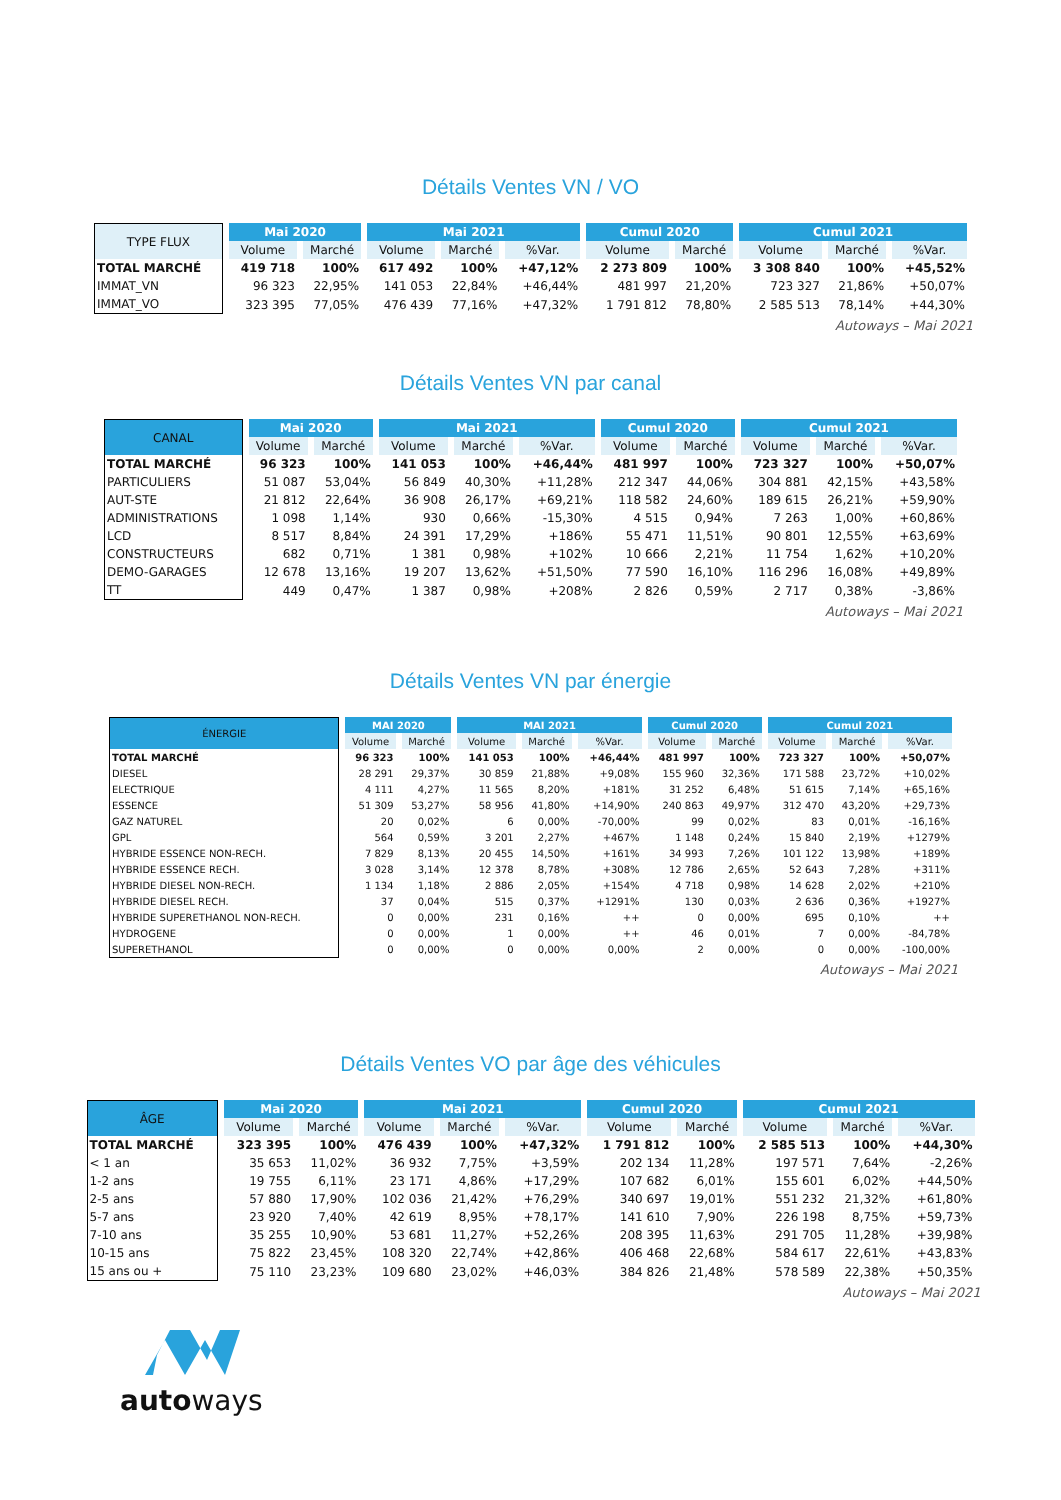Détails Ventes VN / VO
| TYPE FLUX | Mai 2020 | | Mai 2021 | | | Cumul 2020 | | Cumul 2021 | | |
| --- | --- | --- | --- | --- | --- | --- | --- | --- | --- | --- |
| | Volume | Marché | Volume | Marché | %Var. | Volume | Marché | Volume | Marché | %Var. |
| TOTAL MARCHÉ | 419 718 | 100% | 617 492 | 100% | +47,12% | 2 273 809 | 100% | 3 308 840 | 100% | +45,52% |
| IMMAT_VN | 96 323 | 22,95% | 141 053 | 22,84% | +46,44% | 481 997 | 21,20% | 723 327 | 21,86% | +50,07% |
| IMMAT_VO | 323 395 | 77,05% | 476 439 | 77,16% | +47,32% | 1 791 812 | 78,80% | 2 585 513 | 78,14% | +44,30% |
Autoways – Mai 2021
Détails Ventes VN par canal
| CANAL | Mai 2020 | | Mai 2021 | | | Cumul 2020 | | Cumul 2021 | | |
| --- | --- | --- | --- | --- | --- | --- | --- | --- | --- | --- |
| | Volume | Marché | Volume | Marché | %Var. | Volume | Marché | Volume | Marché | %Var. |
| TOTAL MARCHÉ | 96 323 | 100% | 141 053 | 100% | +46,44% | 481 997 | 100% | 723 327 | 100% | +50,07% |
| PARTICULIERS | 51 087 | 53,04% | 56 849 | 40,30% | +11,28% | 212 347 | 44,06% | 304 881 | 42,15% | +43,58% |
| AUT-STE | 21 812 | 22,64% | 36 908 | 26,17% | +69,21% | 118 582 | 24,60% | 189 615 | 26,21% | +59,90% |
| ADMINISTRATIONS | 1 098 | 1,14% | 930 | 0,66% | -15,30% | 4 515 | 0,94% | 7 263 | 1,00% | +60,86% |
| LCD | 8 517 | 8,84% | 24 391 | 17,29% | +186% | 55 471 | 11,51% | 90 801 | 12,55% | +63,69% |
| CONSTRUCTEURS | 682 | 0,71% | 1 381 | 0,98% | +102% | 10 666 | 2,21% | 11 754 | 1,62% | +10,20% |
| DEMO-GARAGES | 12 678 | 13,16% | 19 207 | 13,62% | +51,50% | 77 590 | 16,10% | 116 296 | 16,08% | +49,89% |
| TT | 449 | 0,47% | 1 387 | 0,98% | +208% | 2 826 | 0,59% | 2 717 | 0,38% | -3,86% |
Autoways – Mai 2021
Détails Ventes VN par énergie
| ÉNERGIE | MAI 2020 | | MAI 2021 | | | Cumul 2020 | | Cumul 2021 | | |
| --- | --- | --- | --- | --- | --- | --- | --- | --- | --- | --- |
| | Volume | Marché | Volume | Marché | %Var. | Volume | Marché | Volume | Marché | %Var. |
| TOTAL MARCHÉ | 96 323 | 100% | 141 053 | 100% | +46,44% | 481 997 | 100% | 723 327 | 100% | +50,07% |
| DIESEL | 28 291 | 29,37% | 30 859 | 21,88% | +9,08% | 155 960 | 32,36% | 171 588 | 23,72% | +10,02% |
| ELECTRIQUE | 4 111 | 4,27% | 11 565 | 8,20% | +181% | 31 252 | 6,48% | 51 615 | 7,14% | +65,16% |
| ESSENCE | 51 309 | 53,27% | 58 956 | 41,80% | +14,90% | 240 863 | 49,97% | 312 470 | 43,20% | +29,73% |
| GAZ NATUREL | 20 | 0,02% | 6 | 0,00% | -70,00% | 99 | 0,02% | 83 | 0,01% | -16,16% |
| GPL | 564 | 0,59% | 3 201 | 2,27% | +467% | 1 148 | 0,24% | 15 840 | 2,19% | +1279% |
| HYBRIDE ESSENCE NON-RECH. | 7 829 | 8,13% | 20 455 | 14,50% | +161% | 34 993 | 7,26% | 101 122 | 13,98% | +189% |
| HYBRIDE ESSENCE RECH. | 3 028 | 3,14% | 12 378 | 8,78% | +308% | 12 786 | 2,65% | 52 643 | 7,28% | +311% |
| HYBRIDE DIESEL NON-RECH. | 1 134 | 1,18% | 2 886 | 2,05% | +154% | 4 718 | 0,98% | 14 628 | 2,02% | +210% |
| HYBRIDE DIESEL RECH. | 37 | 0,04% | 515 | 0,37% | +1291% | 130 | 0,03% | 2 636 | 0,36% | +1927% |
| HYBRIDE SUPERETHANOL NON-RECH. | 0 | 0,00% | 231 | 0,16% | ++ | 0 | 0,00% | 695 | 0,10% | ++ |
| HYDROGENE | 0 | 0,00% | 1 | 0,00% | ++ | 46 | 0,01% | 7 | 0,00% | -84,78% |
| SUPERETHANOL | 0 | 0,00% | 0 | 0,00% | 0,00% | 2 | 0,00% | 0 | 0,00% | -100,00% |
Autoways – Mai 2021
Détails Ventes VO par âge des véhicules
| ÂGE | Mai 2020 | | Mai 2021 | | | Cumul 2020 | | Cumul 2021 | | |
| --- | --- | --- | --- | --- | --- | --- | --- | --- | --- | --- |
| | Volume | Marché | Volume | Marché | %Var. | Volume | Marché | Volume | Marché | %Var. |
| TOTAL MARCHÉ | 323 395 | 100% | 476 439 | 100% | +47,32% | 1 791 812 | 100% | 2 585 513 | 100% | +44,30% |
| < 1 an | 35 653 | 11,02% | 36 932 | 7,75% | +3,59% | 202 134 | 11,28% | 197 571 | 7,64% | -2,26% |
| 1-2 ans | 19 755 | 6,11% | 23 171 | 4,86% | +17,29% | 107 682 | 6,01% | 155 601 | 6,02% | +44,50% |
| 2-5 ans | 57 880 | 17,90% | 102 036 | 21,42% | +76,29% | 340 697 | 19,01% | 551 232 | 21,32% | +61,80% |
| 5-7 ans | 23 920 | 7,40% | 42 619 | 8,95% | +78,17% | 141 610 | 7,90% | 226 198 | 8,75% | +59,73% |
| 7-10 ans | 35 255 | 10,90% | 53 681 | 11,27% | +52,26% | 208 395 | 11,63% | 291 705 | 11,28% | +39,98% |
| 10-15 ans | 75 822 | 23,45% | 108 320 | 22,74% | +42,86% | 406 468 | 22,68% | 584 617 | 22,61% | +43,83% |
| 15 ans ou + | 75 110 | 23,23% | 109 680 | 23,02% | +46,03% | 384 826 | 21,48% | 578 589 | 22,38% | +50,35% |
Autoways – Mai 2021
autoways